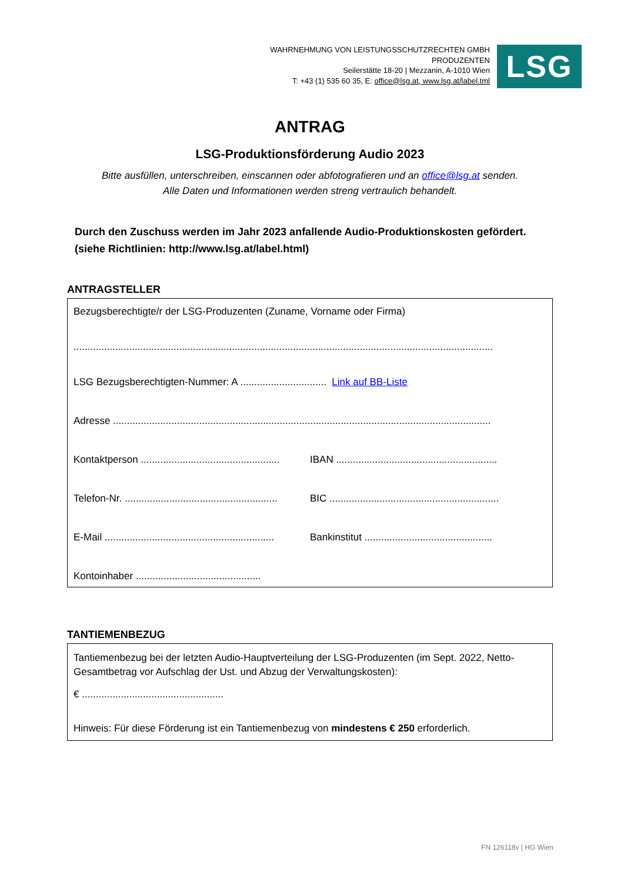WAHRNEHMUNG VON LEISTUNGSSCHUTZRECHTEN GMBH
PRODUZENTEN
Seilerstätte 18-20 | Mezzanin, A-1010 Wien
T: +43 (1) 535 60 35, E: office@lsg.at, www.lsg.at/label.tml
LSG
ANTRAG
LSG-Produktionsförderung Audio 2023
Bitte ausfüllen, unterschreiben, einscannen oder abfotografieren und an office@lsg.at senden.
Alle Daten und Informationen werden streng vertraulich behandelt.
Durch den Zuschuss werden im Jahr 2023 anfallende Audio-Produktionskosten gefördert.
(siehe Richtlinien: http://www.lsg.at/label.html)
ANTRAGSTELLER
Bezugsberechtigte/r der LSG-Produzenten (Zuname, Vorname oder Firma)
.......................................................................................................................................................
LSG Bezugsberechtigten-Nummer: A ............................... Link auf BB-Liste
Adresse ........................................................................................................................................
Kontaktperson ..................................................
IBAN ..........................................................
Telefon-Nr. .......................................................
BIC .............................................................
E-Mail .............................................................
Bankinstitut ..............................................
Kontoinhaber .............................................
TANTIEMENBEZUG
Tantiemenbezug bei der letzten Audio-Hauptverteilung der LSG-Produzenten (im Sept. 2022, Netto-Gesamtbetrag vor Aufschlag der Ust. und Abzug der Verwaltungskosten):
€ ...................................................
Hinweis: Für diese Förderung ist ein Tantiemenbezug von mindestens € 250 erforderlich.
FN 126118v | HG Wien